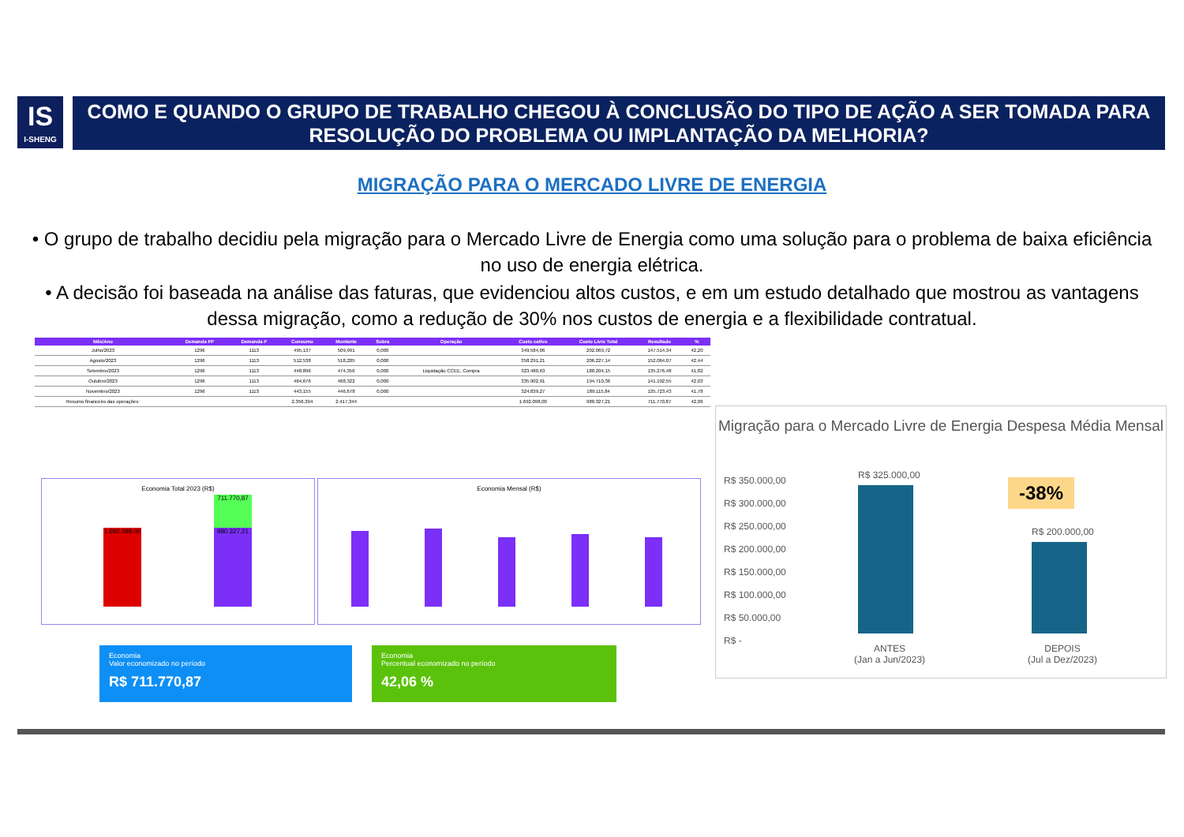IS
I-SHENG
COMO E QUANDO O GRUPO DE TRABALHO CHEGOU À CONCLUSÃO DO TIPO DE AÇÃO A SER TOMADA PARA RESOLUÇÃO DO PROBLEMA OU IMPLANTAÇÃO DA MELHORIA?
MIGRAÇÃO PARA O MERCADO LIVRE DE ENERGIA
• O grupo de trabalho decidiu pela migração para o Mercado Livre de Energia como uma solução para o problema de baixa eficiência no uso de energia elétrica.
• A decisão foi baseada na análise das faturas, que evidenciou altos custos, e em um estudo detalhado que mostrou as vantagens dessa migração, como a redução de 30% nos custos de energia e a flexibilidade contratual.
| Mês/Ano | Demanda FP | Demanda P | Consumo | Montante | Sobra | Operação | Custo cativo | Custo Livre Total | Resultado | % |
| --- | --- | --- | --- | --- | --- | --- | --- | --- | --- | --- |
| Julho/2023 | 1296 | 1113 | 495,137 | 509,991 | 0,000 | | 349.584,06 | 202.069,72 | 147.514,34 | 42,20 |
| Agosto/2023 | 1296 | 1113 | 512,538 | 518,205 | 0,000 | | 358.291,21 | 206.227,14 | 152.064,07 | 42,44 |
| Setembro/2023 | 1296 | 1113 | 448,896 | 474,356 | 0,000 | Liquidação CCEE, Compra | 323.480,63 | 188.204,15 | 135.276,48 | 41,82 |
| Outubro/2023 | 1296 | 1113 | 464,676 | 468,322 | 0,000 | | 335.902,91 | 194.710,36 | 141.192,55 | 42,03 |
| Novembro/2023 | 1296 | 1113 | 443,155 | 446,678 | 0,000 | | 324.839,27 | 189.115,84 | 135.723,43 | 41,78 |
| Resumo financeiro das operações: | | | 2.356,394 | 2.417,344 | | | 1.692.098,00 | 980.327,21 | 711.770,87 | 42,06 |
Economia Total 2023 (R$)
1.692.098,00
980.327,21
711.770,87
Economia Mensal (R$)
Economia
Valor economizado no período
R$ 711.770,87
Economia
Percentual economizado no período
42,06 %
Migração para o Mercado Livre de Energia Despesa Média Mensal
R$ 350.000,00
R$ 300.000,00
R$ 250.000,00
R$ 200.000,00
R$ 150.000,00
R$ 100.000,00
R$ 50.000,00
R$ -
R$ 325.000,00
R$ 200.000,00
-38%
ANTES
(Jan a Jun/2023)
DEPOIS
(Jul a Dez/2023)